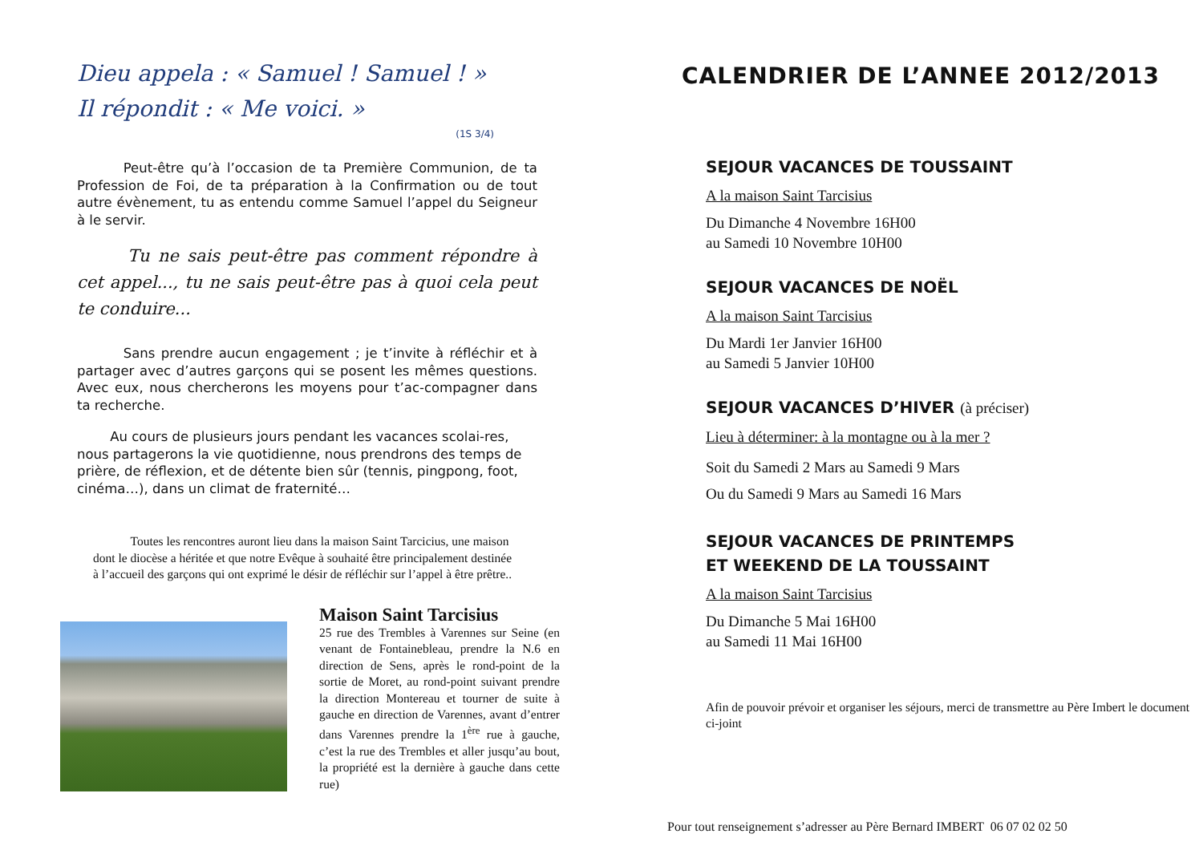Dieu appela : « Samuel ! Samuel ! »
Il répondit : « Me voici. »
(1S 3/4)
    Peut-être qu’à l’occasion de ta Première Communion, de ta Profession de Foi, de ta préparation à la Confirmation ou de tout autre évènement, tu as entendu comme Samuel l’appel du Seigneur à le servir.
   Tu ne sais peut-être pas comment répondre à cet appel..., tu ne sais peut-être pas à quoi cela peut te conduire...
    Sans prendre aucun engagement ; je t’invite à réfléchir et à partager avec d’autres garçons qui se posent les mêmes questions. Avec eux, nous chercherons les moyens pour t’ac-compagner dans ta recherche.
   Au cours de plusieurs jours pendant les vacances scolai-res, nous partagerons la vie quotidienne, nous prendrons des temps de prière, de réflexion, et de détente bien sûr (tennis, pingpong, foot, cinéma…), dans un climat de fraternité…
   Toutes les rencontres auront lieu dans la maison Saint Tarcicius, une maison dont le diocèse a héritée et que notre Evêque à souhaité être principalement destinée à l’accueil des garçons qui ont exprimé le désir de réfléchir sur l’appel à être prêtre..
Maison Saint Tarcisius
25 rue des Trembles à Varennes sur Seine (en venant de Fontainebleau, prendre la N.6 en direction de Sens, après le rond-point de la sortie de Moret, au rond-point suivant prendre la direction Montereau et tourner de suite à gauche en direction de Varennes, avant d’entrer dans Varennes prendre la 1<sup>ère</sup> rue à gauche, c’est la rue des Trembles et aller jusqu’au bout, la propriété est la dernière à gauche dans cette rue)
CALENDRIER DE L’ANNEE 2012/2013
SEJOUR VACANCES DE TOUSSAINT
A la maison Saint Tarcisius
Du Dimanche 4 Novembre 16H00
au Samedi 10 Novembre 10H00
SEJOUR VACANCES DE NOËL
A la maison Saint Tarcisius
Du Mardi 1er Janvier 16H00
au Samedi 5 Janvier 10H00
SEJOUR VACANCES D’HIVER (à préciser)
Lieu à déterminer: à la montagne ou à la mer ?
Soit du Samedi 2 Mars au Samedi 9 Mars
Ou du Samedi 9 Mars au Samedi 16 Mars
SEJOUR VACANCES DE PRINTEMPS
ET WEEKEND DE LA TOUSSAINT
A la maison Saint Tarcisius
Du Dimanche 5 Mai 16H00
au Samedi 11 Mai 16H00
Afin de pouvoir prévoir et organiser les séjours, merci de transmettre au Père Imbert le document ci-joint
Pour tout renseignement s’adresser au Père Bernard IMBERT 06 07 02 02 50